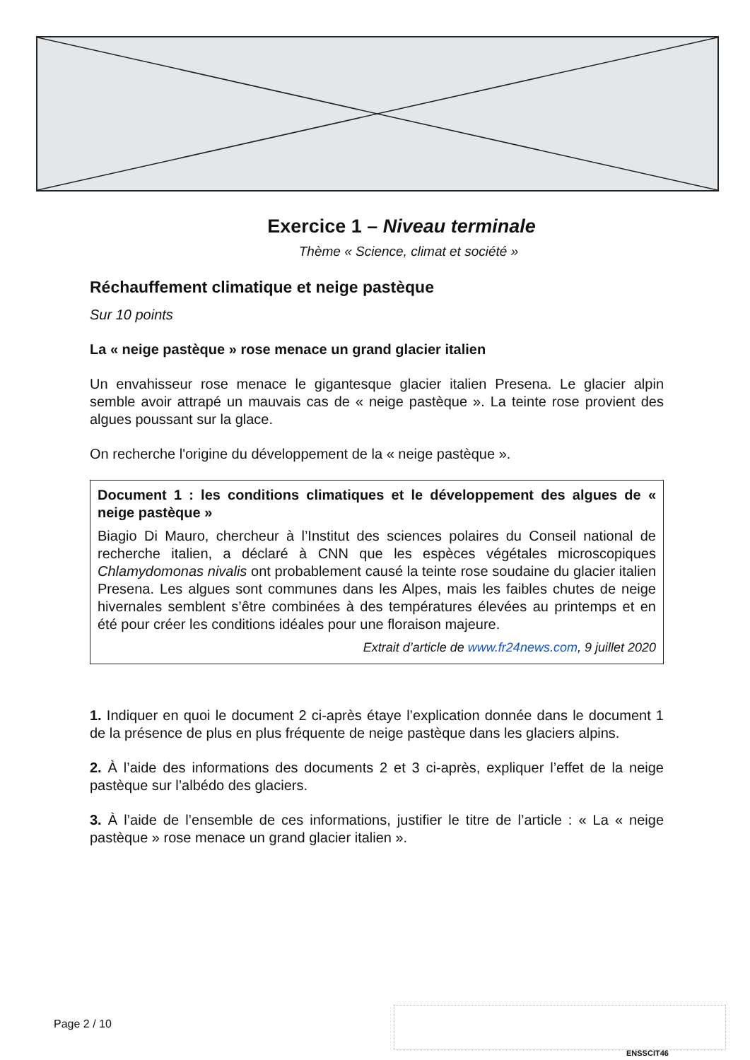Exercice 1 – Niveau terminale
Thème « Science, climat et société »
Réchauffement climatique et neige pastèque
Sur 10 points
La « neige pastèque » rose menace un grand glacier italien
Un envahisseur rose menace le gigantesque glacier italien Presena. Le glacier alpin semble avoir attrapé un mauvais cas de « neige pastèque ». La teinte rose provient des algues poussant sur la glace.
On recherche l'origine du développement de la « neige pastèque ».
Document 1 : les conditions climatiques et le développement des algues de « neige pastèque »
Biagio Di Mauro, chercheur à l’Institut des sciences polaires du Conseil national de recherche italien, a déclaré à CNN que les espèces végétales microscopiques Chlamydomonas nivalis ont probablement causé la teinte rose soudaine du glacier italien Presena. Les algues sont communes dans les Alpes, mais les faibles chutes de neige hivernales semblent s’être combinées à des températures élevées au printemps et en été pour créer les conditions idéales pour une floraison majeure.
Extrait d’article de www.fr24news.com, 9 juillet 2020
1. Indiquer en quoi le document 2 ci-après étaye l’explication donnée dans le document 1 de la présence de plus en plus fréquente de neige pastèque dans les glaciers alpins.
2. À l’aide des informations des documents 2 et 3 ci-après, expliquer l’effet de la neige pastèque sur l’albédo des glaciers.
3. À l’aide de l’ensemble de ces informations, justifier le titre de l’article : « La « neige pastèque » rose menace un grand glacier italien ».
Page 2 / 10
ENSSCIT46